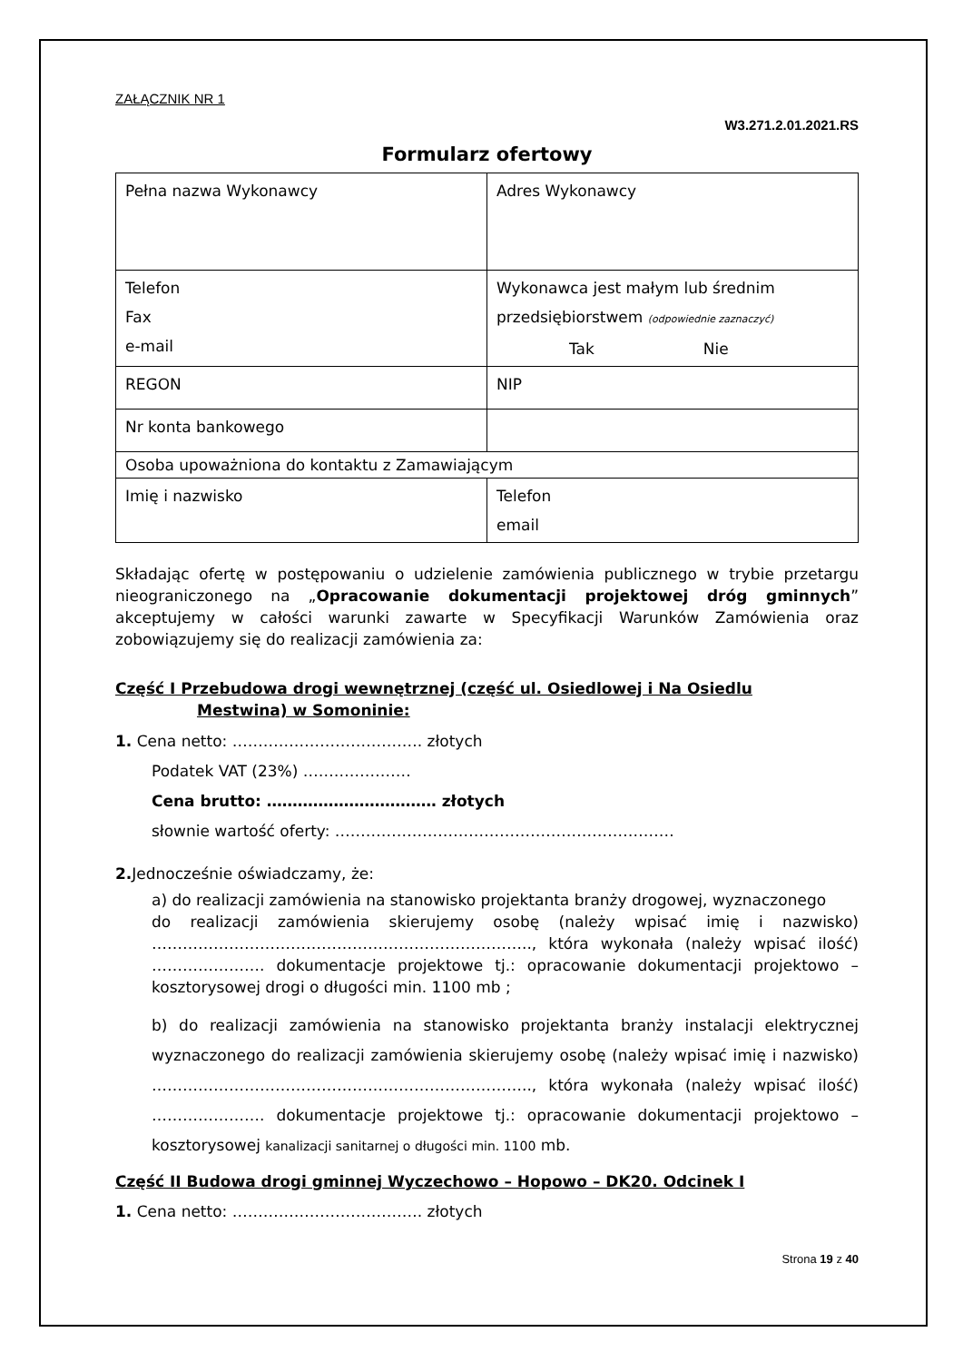ZAŁĄCZNIK NR 1
W3.271.2.01.2021.RS
Formularz ofertowy
| Pełna nazwa Wykonawcy | Adres Wykonawcy |
| Telefon Fax e-mail | Wykonawca jest małym lub średnim przedsiębiorstwem (odpowiednie zaznaczyć) Tak Nie |
| REGON | NIP |
| Nr konta bankowego | |
| Osoba upoważniona do kontaktu z Zamawiającym | |
| Imię i nazwisko | Telefon email |
Składając ofertę w postępowaniu o udzielenie zamówienia publicznego w trybie przetargu nieograniczonego na „Opracowanie dokumentacji projektowej dróg gminnych” akceptujemy w całości warunki zawarte w Specyfikacji Warunków Zamówienia oraz zobowiązujemy się do realizacji zamówienia za:
Część I Przebudowa drogi wewnętrznej (część ul. Osiedlowej i Na Osiedlu
Mestwina) w Somoninie:
1. Cena netto: ………………………………. złotych
Podatek VAT (23%) …………………
Cena brutto: …………………………… złotych
słownie wartość oferty: …………………………………………………………
2. Jednocześnie oświadczamy, że:
a) do realizacji zamówienia na stanowisko projektanta branży drogowej, wyznaczonego
do realizacji zamówienia skierujemy osobę (należy wpisać imię i nazwisko) ……………………………………………………………….., która wykonała (należy wpisać ilość) …………………. dokumentacje projektowe tj.: opracowanie dokumentacji projektowo – kosztorysowej drogi o długości min. 1100 mb ;
b) do realizacji zamówienia na stanowisko projektanta branży instalacji elektrycznej wyznaczonego do realizacji zamówienia skierujemy osobę (należy wpisać imię i nazwisko) ……………………………………………………………….., która wykonała (należy wpisać ilość) …………………. dokumentacje projektowe tj.: opracowanie dokumentacji projektowo – kosztorysowej kanalizacji sanitarnej o długości min. 1100 mb.
Część II Budowa drogi gminnej Wyczechowo – Hopowo – DK20. Odcinek I
1. Cena netto: ………………………………. złotych
Strona 19 z 40